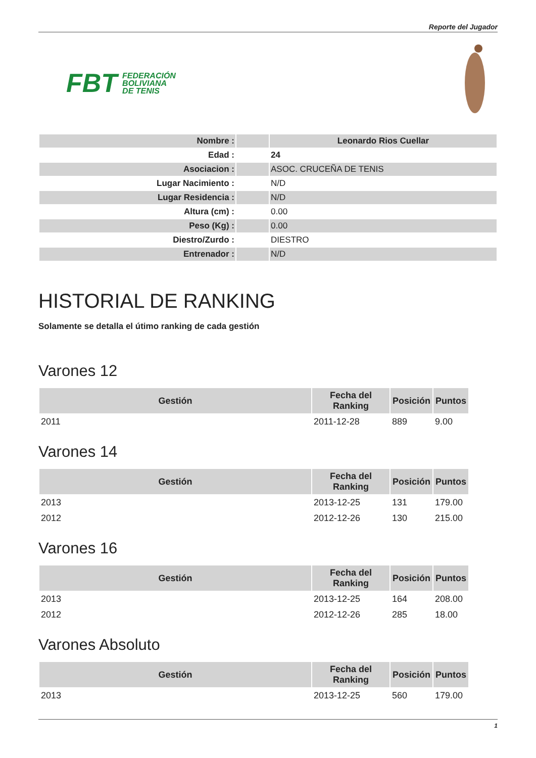Reporte del Jugador
FBT FEDERACIÓN
BOLIVIANA
DE TENIS
| Nombre : | | Leonardo Rios Cuellar |
| Edad : | | 24 |
| Asociacion : | | ASOC. CRUCEÑA DE TENIS |
| Lugar Nacimiento : | | N/D |
| Lugar Residencia : | | N/D |
| Altura (cm) : | | 0.00 |
| Peso (Kg) : | | 0.00 |
| Diestro/Zurdo : | | DIESTRO |
| Entrenador : | | N/D |
HISTORIAL DE RANKING
Solamente se detalla el útimo ranking de cada gestión
Varones 12
| Gestión | Fecha del Ranking | Posición | Puntos |
| --- | --- | --- | --- |
| 2011 | 2011-12-28 | 889 | 9.00 |
Varones 14
| Gestión | Fecha del Ranking | Posición | Puntos |
| --- | --- | --- | --- |
| 2013 | 2013-12-25 | 131 | 179.00 |
| 2012 | 2012-12-26 | 130 | 215.00 |
Varones 16
| Gestión | Fecha del Ranking | Posición | Puntos |
| --- | --- | --- | --- |
| 2013 | 2013-12-25 | 164 | 208.00 |
| 2012 | 2012-12-26 | 285 | 18.00 |
Varones Absoluto
| Gestión | Fecha del Ranking | Posición | Puntos |
| --- | --- | --- | --- |
| 2013 | 2013-12-25 | 560 | 179.00 |
1